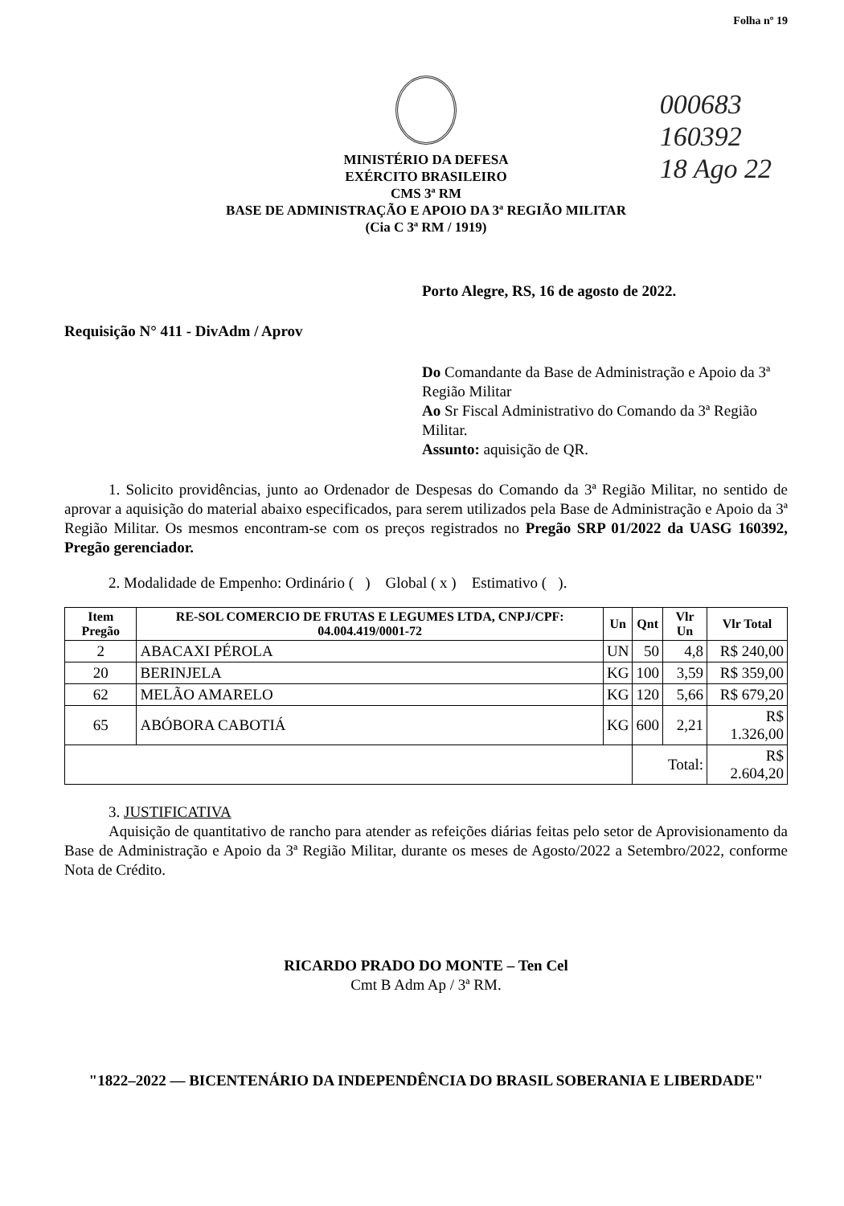Folha nº 19
000683
160392
18 Ago 22
MINISTÉRIO DA DEFESA
EXÉRCITO BRASILEIRO
CMS 3ª RM
BASE DE ADMINISTRAÇÃO E APOIO DA 3ª REGIÃO MILITAR
(Cia C 3ª RM / 1919)
Porto Alegre, RS, 16 de agosto de 2022.
Requisição N° 411 - DivAdm / Aprov
Do Comandante da Base de Administração e Apoio da 3ª Região Militar
Ao Sr Fiscal Administrativo do Comando da 3ª Região Militar.
Assunto: aquisição de QR.
1. Solicito providências, junto ao Ordenador de Despesas do Comando da 3ª Região Militar, no sentido de aprovar a aquisição do material abaixo especificados, para serem utilizados pela Base de Administração e Apoio da 3ª Região Militar. Os mesmos encontram-se com os preços registrados no Pregão SRP 01/2022 da UASG 160392, Pregão gerenciador.
2. Modalidade de Empenho: Ordinário ( ) Global ( x ) Estimativo ( ).
| Item Pregão | RE-SOL COMERCIO DE FRUTAS E LEGUMES LTDA, CNPJ/CPF: 04.004.419/0001-72 | Un | Qnt | Vlr Un | Vlr Total |
| --- | --- | --- | --- | --- | --- |
| 2 | ABACAXI PÉROLA | UN | 50 | 4,8 | R$ 240,00 |
| 20 | BERINJELA | KG | 100 | 3,59 | R$ 359,00 |
| 62 | MELÃO AMARELO | KG | 120 | 5,66 | R$ 679,20 |
| 65 | ABÓBORA CABOTIÁ | KG | 600 | 2,21 | R$ 1.326,00 |
| | | | Total: | | R$ 2.604,20 |
3. JUSTIFICATIVA
Aquisição de quantitativo de rancho para atender as refeições diárias feitas pelo setor de Aprovisionamento da Base de Administração e Apoio da 3ª Região Militar, durante os meses de Agosto/2022 a Setembro/2022, conforme Nota de Crédito.
RICARDO PRADO DO MONTE – Ten Cel
Cmt B Adm Ap / 3ª RM.
"1822–2022 — BICENTENÁRIO DA INDEPENDÊNCIA DO BRASIL SOBERANIA E LIBERDADE"